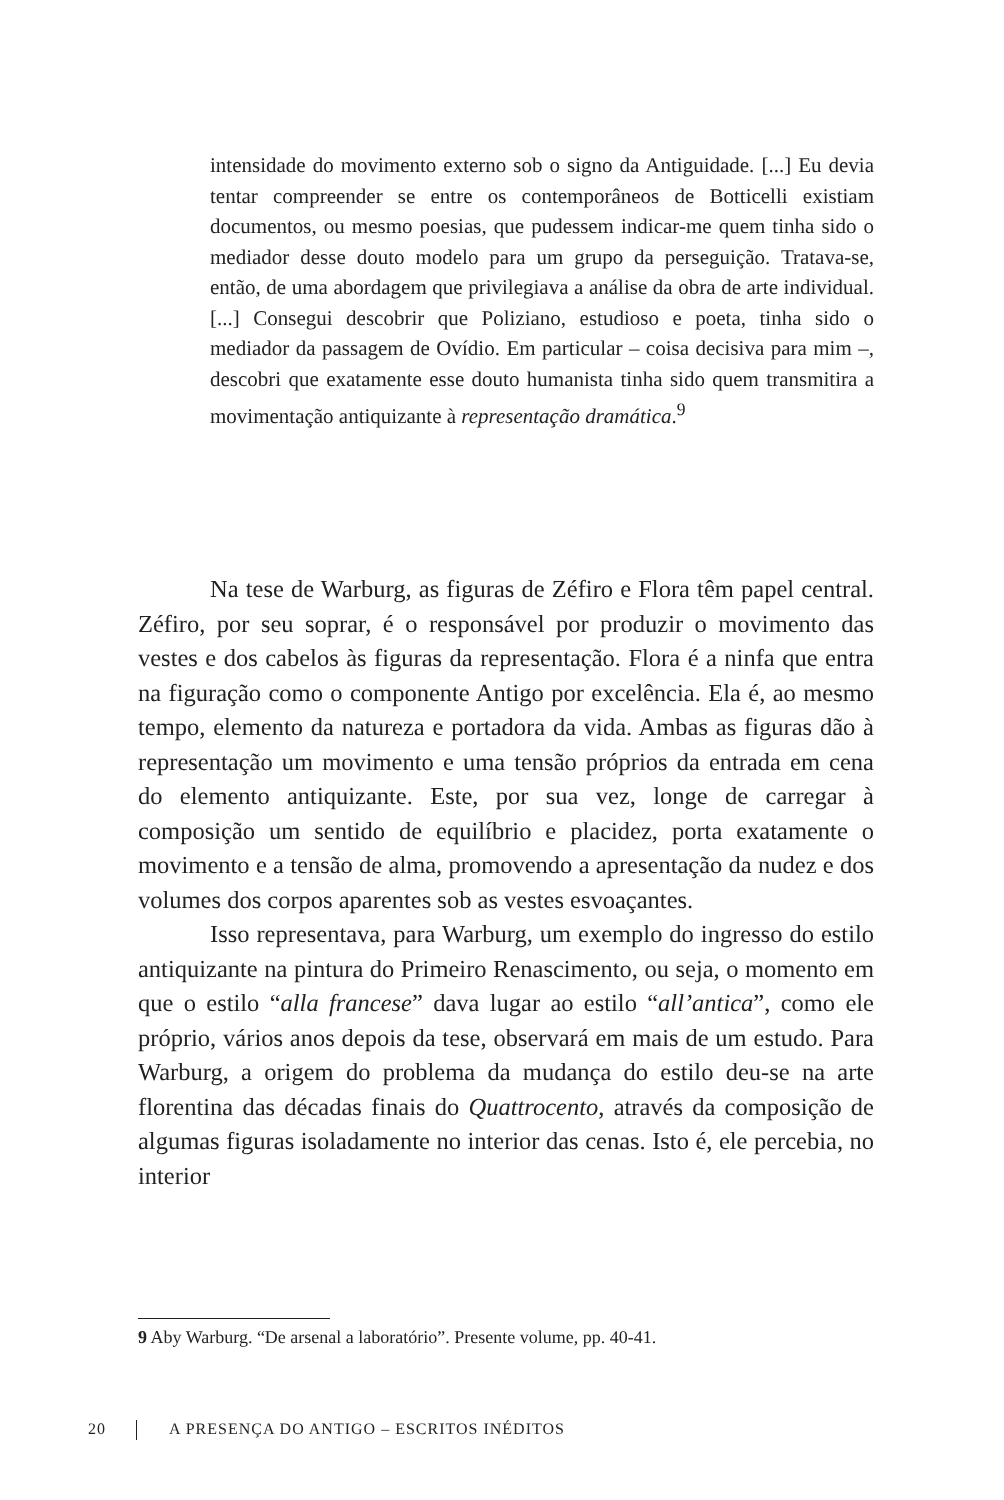intensidade do movimento externo sob o signo da Antiguidade. [...] Eu devia tentar compreender se entre os contemporâneos de Botticelli existiam documentos, ou mesmo poesias, que pudessem indicar-me quem tinha sido o mediador desse douto modelo para um grupo da perseguição. Tratava-se, então, de uma abordagem que privilegiava a análise da obra de arte individual. [...] Consegui descobrir que Poliziano, estudioso e poeta, tinha sido o mediador da passagem de Ovídio. Em particular – coisa decisiva para mim –, descobri que exatamente esse douto humanista tinha sido quem transmitira a movimentação antiquizante à representação dramática.<sup>9</sup>
Na tese de Warburg, as figuras de Zéfiro e Flora têm papel central. Zéfiro, por seu soprar, é o responsável por produzir o movimento das vestes e dos cabelos às figuras da representação. Flora é a ninfa que entra na figuração como o componente Antigo por excelência. Ela é, ao mesmo tempo, elemento da natureza e portadora da vida. Ambas as figuras dão à representação um movimento e uma tensão próprios da entrada em cena do elemento antiquizante. Este, por sua vez, longe de carregar à composição um sentido de equilíbrio e placidez, porta exatamente o movimento e a tensão de alma, promovendo a apresentação da nudez e dos volumes dos corpos aparentes sob as vestes esvoaçantes.
Isso representava, para Warburg, um exemplo do ingresso do estilo antiquizante na pintura do Primeiro Renascimento, ou seja, o momento em que o estilo “alla francese” dava lugar ao estilo “all’antica”, como ele próprio, vários anos depois da tese, observará em mais de um estudo. Para Warburg, a origem do problema da mudança do estilo deu-se na arte florentina das décadas finais do Quattrocento, através da composição de algumas figuras isoladamente no interior das cenas. Isto é, ele percebia, no interior
9 Aby Warburg. “De arsenal a laboratório”. Presente volume, pp. 40-41.
20 A PRESENÇA DO ANTIGO – ESCRITOS INÉDITOS